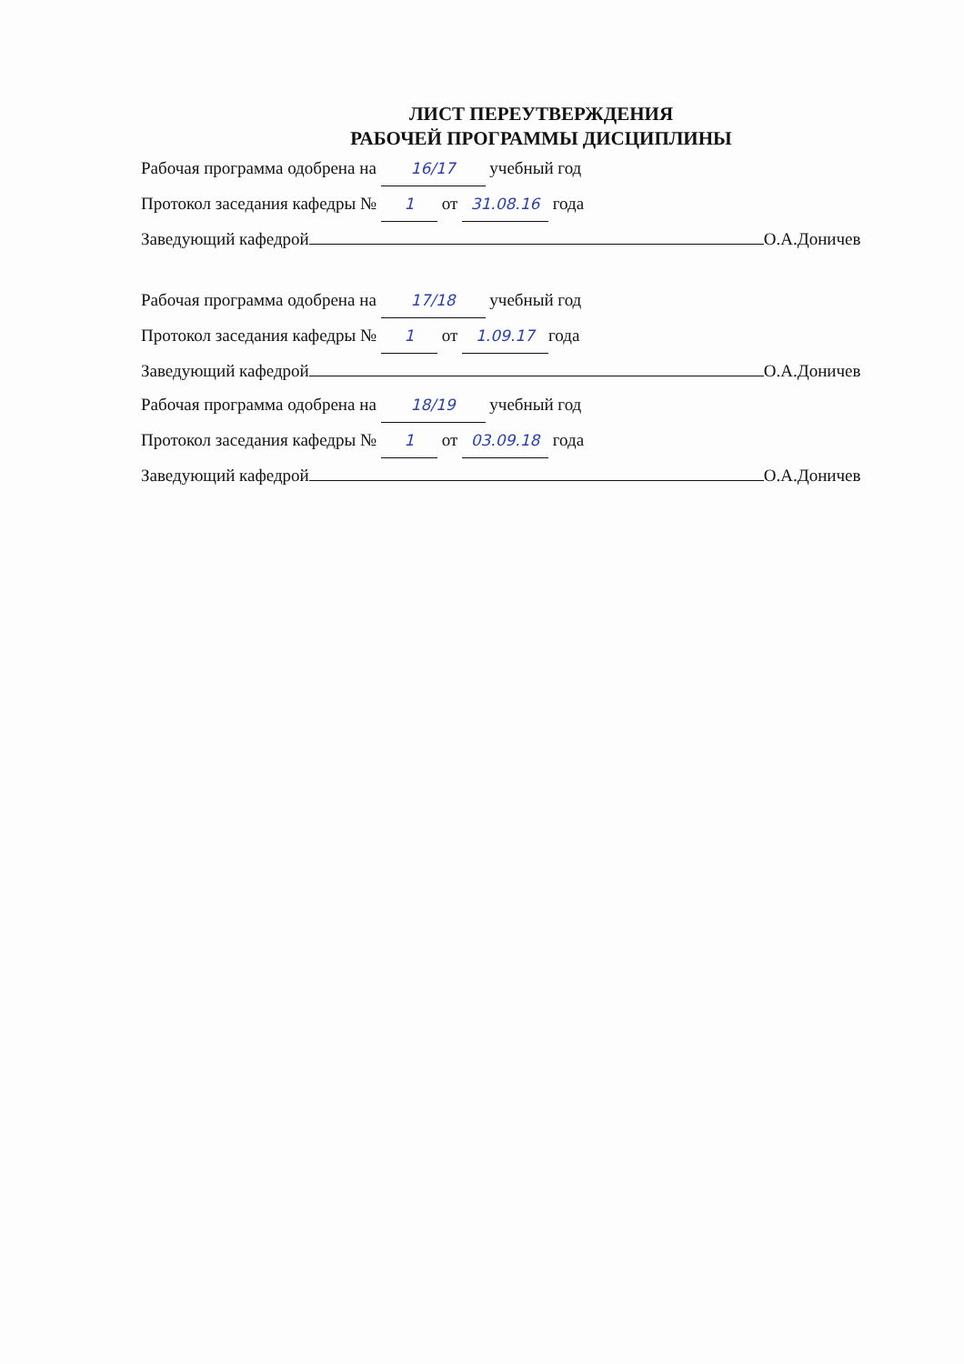ЛИСТ ПЕРЕУТВЕРЖДЕНИЯ
РАБОЧЕЙ ПРОГРАММЫ ДИСЦИПЛИНЫ
Рабочая программа одобрена на 16/17 учебный год
Протокол заседания кафедры № 1 от 31.08.16 года
Заведующий кафедрой О.А.Доничев
Рабочая программа одобрена на 17/18 учебный год
Протокол заседания кафедры № 1 от 1.09.17 года
Заведующий кафедрой О.А.Доничев
Рабочая программа одобрена на 18/19 учебный год
Протокол заседания кафедры № 1 от 03.09.18 года
Заведующий кафедрой О.А.Доничев